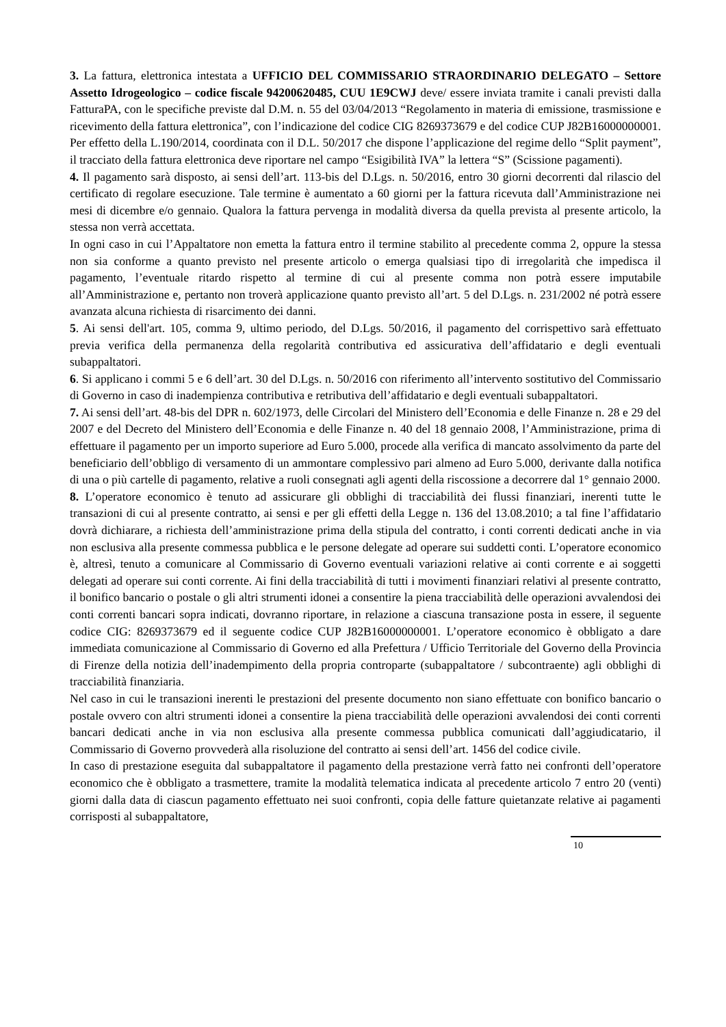3. La fattura, elettronica intestata a UFFICIO DEL COMMISSARIO STRAORDINARIO DELEGATO – Settore Assetto Idrogeologico – codice fiscale 94200620485, CUU 1E9CWJ deve/ essere inviata tramite i canali previsti dalla FatturaPA, con le specifiche previste dal D.M. n. 55 del 03/04/2013 “Regolamento in materia di emissione, trasmissione e ricevimento della fattura elettronica”, con l’indicazione del codice CIG 8269373679 e del codice CUP J82B16000000001. Per effetto della L.190/2014, coordinata con il D.L. 50/2017 che dispone l’applicazione del regime dello “Split payment”, il tracciato della fattura elettronica deve riportare nel campo “Esigibilità IVA” la lettera “S” (Scissione pagamenti).
4. Il pagamento sarà disposto, ai sensi dell’art. 113-bis del D.Lgs. n. 50/2016, entro 30 giorni decorrenti dal rilascio del certificato di regolare esecuzione. Tale termine è aumentato a 60 giorni per la fattura ricevuta dall’Amministrazione nei mesi di dicembre e/o gennaio. Qualora la fattura pervenga in modalità diversa da quella prevista al presente articolo, la stessa non verrà accettata.
In ogni caso in cui l’Appaltatore non emetta la fattura entro il termine stabilito al precedente comma 2, oppure la stessa non sia conforme a quanto previsto nel presente articolo o emerga qualsiasi tipo di irregolarità che impedisca il pagamento, l’eventuale ritardo rispetto al termine di cui al presente comma non potrà essere imputabile all’Amministrazione e, pertanto non troverà applicazione quanto previsto all’art. 5 del D.Lgs. n. 231/2002 né potrà essere avanzata alcuna richiesta di risarcimento dei danni.
5. Ai sensi dell'art. 105, comma 9, ultimo periodo, del D.Lgs. 50/2016, il pagamento del corrispettivo sarà effettuato previa verifica della permanenza della regolarità contributiva ed assicurativa dell’affidatario e degli eventuali subappaltatori.
6. Si applicano i commi 5 e 6 dell’art. 30 del D.Lgs. n. 50/2016 con riferimento all’intervento sostitutivo del Commissario di Governo in caso di inadempienza contributiva e retributiva dell’affidatario e degli eventuali subappaltatori.
7. Ai sensi dell’art. 48-bis del DPR n. 602/1973, delle Circolari del Ministero dell’Economia e delle Finanze n. 28 e 29 del 2007 e del Decreto del Ministero dell’Economia e delle Finanze n. 40 del 18 gennaio 2008, l’Amministrazione, prima di effettuare il pagamento per un importo superiore ad Euro 5.000, procede alla verifica di mancato assolvimento da parte del beneficiario dell’obbligo di versamento di un ammontare complessivo pari almeno ad Euro 5.000, derivante dalla notifica di una o più cartelle di pagamento, relative a ruoli consegnati agli agenti della riscossione a decorrere dal 1° gennaio 2000.
8. L’operatore economico è tenuto ad assicurare gli obblighi di tracciabilità dei flussi finanziari, inerenti tutte le transazioni di cui al presente contratto, ai sensi e per gli effetti della Legge n. 136 del 13.08.2010; a tal fine l’affidatario dovrà dichiarare, a richiesta dell’amministrazione prima della stipula del contratto, i conti correnti dedicati anche in via non esclusiva alla presente commessa pubblica e le persone delegate ad operare sui suddetti conti. L’operatore economico è, altresì, tenuto a comunicare al Commissario di Governo eventuali variazioni relative ai conti corrente e ai soggetti delegati ad operare sui conti corrente. Ai fini della tracciabilità di tutti i movimenti finanziari relativi al presente contratto, il bonifico bancario o postale o gli altri strumenti idonei a consentire la piena tracciabilità delle operazioni avvalendosi dei conti correnti bancari sopra indicati, dovranno riportare, in relazione a ciascuna transazione posta in essere, il seguente codice CIG: 8269373679 ed il seguente codice CUP J82B16000000001. L’operatore economico è obbligato a dare immediata comunicazione al Commissario di Governo ed alla Prefettura / Ufficio Territoriale del Governo della Provincia di Firenze della notizia dell’inadempimento della propria controparte (subappaltatore / subcontraente) agli obblighi di tracciabilità finanziaria.
Nel caso in cui le transazioni inerenti le prestazioni del presente documento non siano effettuate con bonifico bancario o postale ovvero con altri strumenti idonei a consentire la piena tracciabilità delle operazioni avvalendosi dei conti correnti bancari dedicati anche in via non esclusiva alla presente commessa pubblica comunicati dall’aggiudicatario, il Commissario di Governo provvederà alla risoluzione del contratto ai sensi dell’art. 1456 del codice civile.
In caso di prestazione eseguita dal subappaltatore il pagamento della prestazione verrà fatto nei confronti dell’operatore economico che è obbligato a trasmettere, tramite la modalità telematica indicata al precedente articolo 7 entro 20 (venti) giorni dalla data di ciascun pagamento effettuato nei suoi confronti, copia delle fatture quietanzate relative ai pagamenti corrisposti al subappaltatore,
10